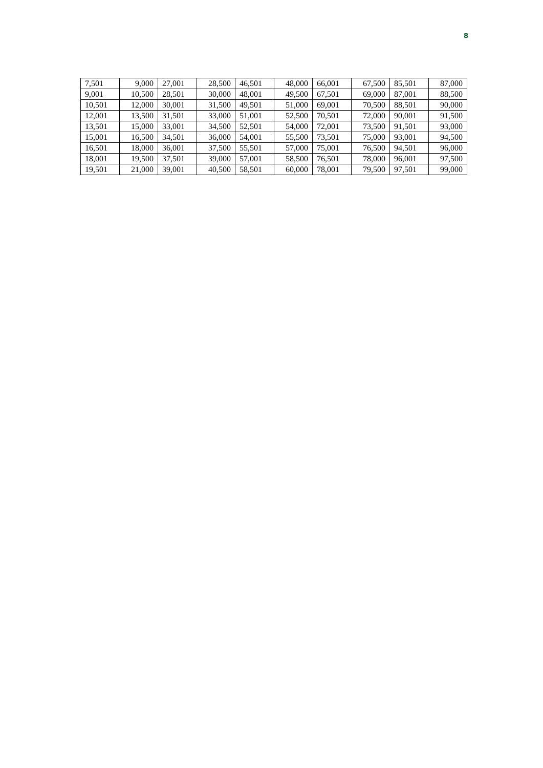8
| 7,501 | 9,000 | 27,001 | 28,500 | 46,501 | 48,000 | 66,001 | 67,500 | 85,501 | 87,000 |
| 9,001 | 10,500 | 28,501 | 30,000 | 48,001 | 49,500 | 67,501 | 69,000 | 87,001 | 88,500 |
| 10,501 | 12,000 | 30,001 | 31,500 | 49,501 | 51,000 | 69,001 | 70,500 | 88,501 | 90,000 |
| 12,001 | 13,500 | 31,501 | 33,000 | 51,001 | 52,500 | 70,501 | 72,000 | 90,001 | 91,500 |
| 13,501 | 15,000 | 33,001 | 34,500 | 52,501 | 54,000 | 72,001 | 73,500 | 91,501 | 93,000 |
| 15,001 | 16,500 | 34,501 | 36,000 | 54,001 | 55,500 | 73,501 | 75,000 | 93,001 | 94,500 |
| 16,501 | 18,000 | 36,001 | 37,500 | 55,501 | 57,000 | 75,001 | 76,500 | 94,501 | 96,000 |
| 18,001 | 19,500 | 37,501 | 39,000 | 57,001 | 58,500 | 76,501 | 78,000 | 96,001 | 97,500 |
| 19,501 | 21,000 | 39,001 | 40,500 | 58,501 | 60,000 | 78,001 | 79,500 | 97,501 | 99,000 |